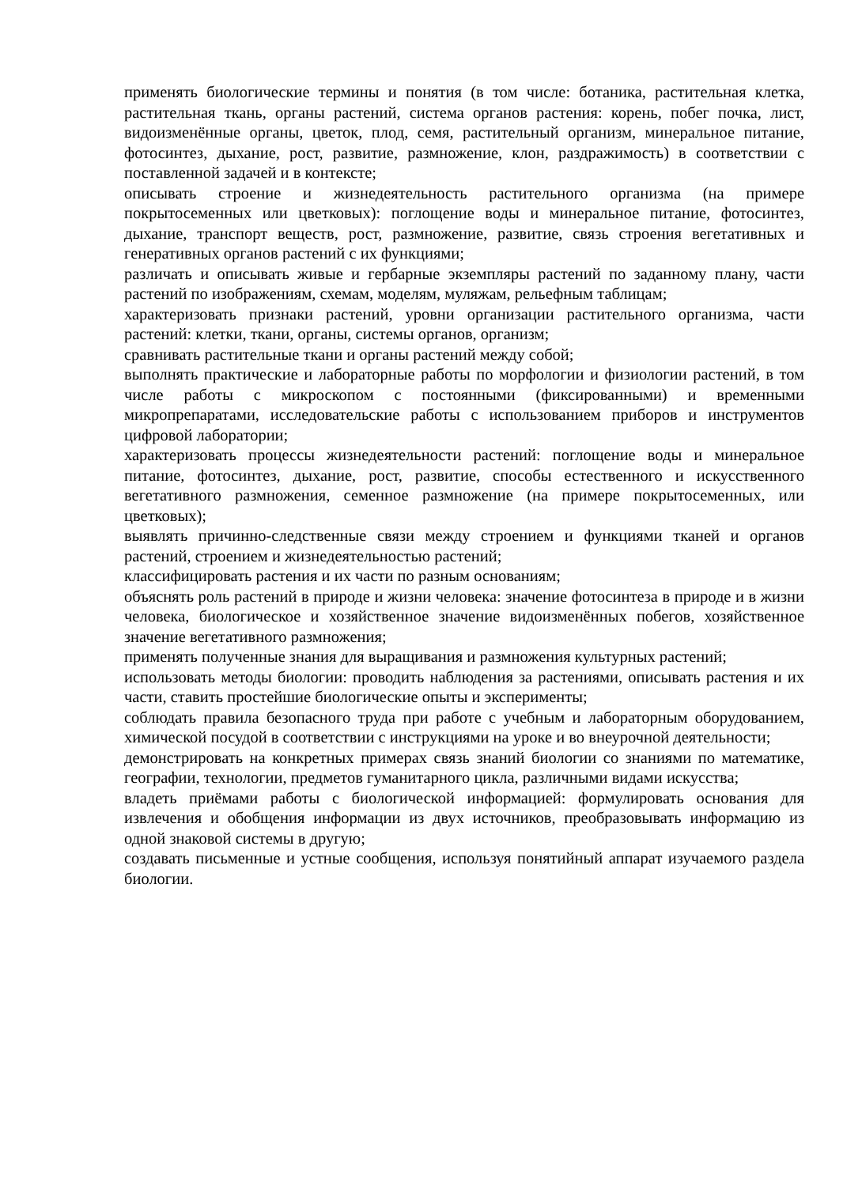применять биологические термины и понятия (в том числе: ботаника, растительная клетка, растительная ткань, органы растений, система органов растения: корень, побег почка, лист, видоизменённые органы, цветок, плод, семя, растительный организм, минеральное питание, фотосинтез, дыхание, рост, развитие, размножение, клон, раздражимость) в соответствии с поставленной задачей и в контексте;
описывать строение и жизнедеятельность растительного организма (на примере покрытосеменных или цветковых): поглощение воды и минеральное питание, фотосинтез, дыхание, транспорт веществ, рост, размножение, развитие, связь строения вегетативных и генеративных органов растений с их функциями;
различать и описывать живые и гербарные экземпляры растений по заданному плану, части растений по изображениям, схемам, моделям, муляжам, рельефным таблицам;
характеризовать признаки растений, уровни организации растительного организма, части растений: клетки, ткани, органы, системы органов, организм;
сравнивать растительные ткани и органы растений между собой;
выполнять практические и лабораторные работы по морфологии и физиологии растений, в том числе работы с микроскопом с постоянными (фиксированными) и временными микропрепаратами, исследовательские работы с использованием приборов и инструментов цифровой лаборатории;
характеризовать процессы жизнедеятельности растений: поглощение воды и минеральное питание, фотосинтез, дыхание, рост, развитие, способы естественного и искусственного вегетативного размножения, семенное размножение (на примере покрытосеменных, или цветковых);
выявлять причинно-следственные связи между строением и функциями тканей и органов растений, строением и жизнедеятельностью растений;
классифицировать растения и их части по разным основаниям;
объяснять роль растений в природе и жизни человека: значение фотосинтеза в природе и в жизни человека, биологическое и хозяйственное значение видоизменённых побегов, хозяйственное значение вегетативного размножения;
применять полученные знания для выращивания и размножения культурных растений;
использовать методы биологии: проводить наблюдения за растениями, описывать растения и их части, ставить простейшие биологические опыты и эксперименты;
соблюдать правила безопасного труда при работе с учебным и лабораторным оборудованием, химической посудой в соответствии с инструкциями на уроке и во внеурочной деятельности;
демонстрировать на конкретных примерах связь знаний биологии со знаниями по математике, географии, технологии, предметов гуманитарного цикла, различными видами искусства;
владеть приёмами работы с биологической информацией: формулировать основания для извлечения и обобщения информации из двух источников, преобразовывать информацию из одной знаковой системы в другую;
создавать письменные и устные сообщения, используя понятийный аппарат изучаемого раздела биологии.